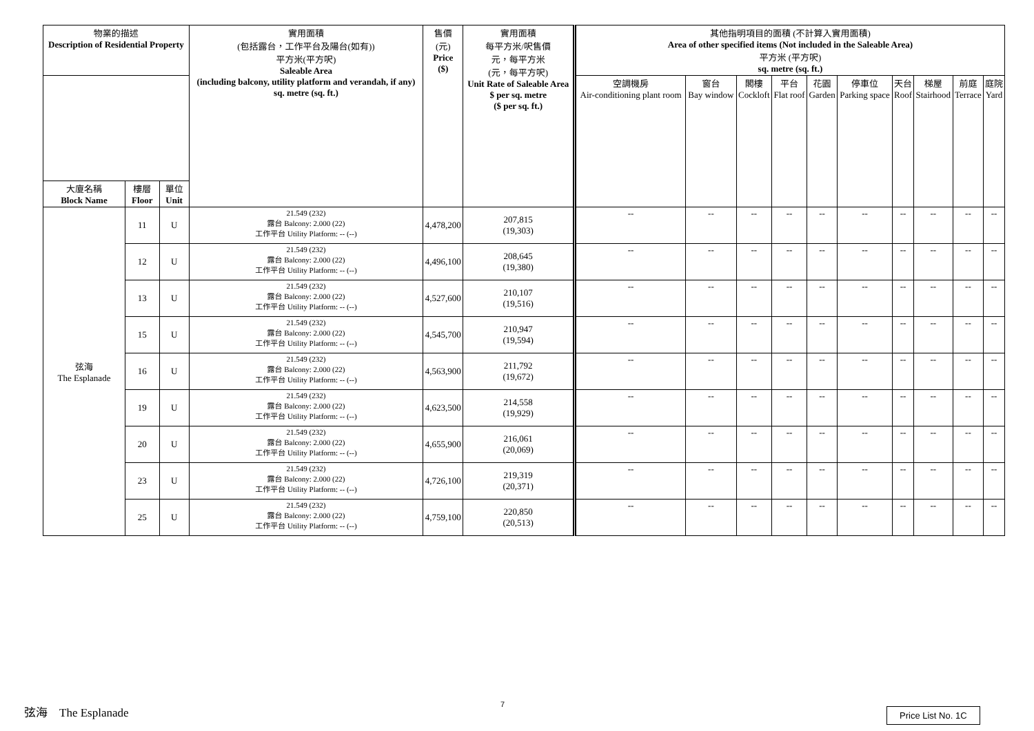| 物業的描述 Description of Residential Property | | | 實用面積 (包括露台，工作平台及陽台(如有)) 平方米(平方呎) Saleable Area (including balcony, utility platform and verandah, if any) sq. metre (sq. ft.) | 售價 (元) Price ($) | 實用面積 每平方米/呎售價 元，每平方米 (元，每平方呎) Unit Rate of Saleable Area $ per sq. metre ($ per sq. ft.) | 其他指明項目的面積 (不計算入實用面積) Area of other specified items (Not included in the Saleable Area) 平方米 (平方呎) sq. metre (sq. ft.) | | | | | | | | | |
| --- | --- | --- | --- | --- | --- | --- | --- | --- | --- | --- | --- | --- | --- | --- | --- |
| | | | | | | 空調機房 Air-conditioning plant room | 窗台 Bay window | 閣樓 Cockloft | 平台 Flat roof | 花園 Garden | 停車位 Parking space | 天台 Roof | 梯屋 Stairhood | 前庭 Terrace | 庭院 Yard |
| 大廈名稱 Block Name | 樓層 Floor | 單位 Unit | | | | | | | | | | | | | |
| 弦海 The Esplanade | 11 | U | 21.549 (232) 露台 Balcony: 2.000 (22) 工作平台 Utility Platform: -- (--) | 4,478,200 | 207,815 (19,303) | -- | -- | -- | -- | -- | -- | -- | -- | -- | -- |
| | 12 | U | 21.549 (232) 露台 Balcony: 2.000 (22) 工作平台 Utility Platform: -- (--) | 4,496,100 | 208,645 (19,380) | -- | -- | -- | -- | -- | -- | -- | -- | -- | -- |
| | 13 | U | 21.549 (232) 露台 Balcony: 2.000 (22) 工作平台 Utility Platform: -- (--) | 4,527,600 | 210,107 (19,516) | -- | -- | -- | -- | -- | -- | -- | -- | -- | -- |
| | 15 | U | 21.549 (232) 露台 Balcony: 2.000 (22) 工作平台 Utility Platform: -- (--) | 4,545,700 | 210,947 (19,594) | -- | -- | -- | -- | -- | -- | -- | -- | -- | -- |
| | 16 | U | 21.549 (232) 露台 Balcony: 2.000 (22) 工作平台 Utility Platform: -- (--) | 4,563,900 | 211,792 (19,672) | -- | -- | -- | -- | -- | -- | -- | -- | -- | -- |
| | 19 | U | 21.549 (232) 露台 Balcony: 2.000 (22) 工作平台 Utility Platform: -- (--) | 4,623,500 | 214,558 (19,929) | -- | -- | -- | -- | -- | -- | -- | -- | -- | -- |
| | 20 | U | 21.549 (232) 露台 Balcony: 2.000 (22) 工作平台 Utility Platform: -- (--) | 4,655,900 | 216,061 (20,069) | -- | -- | -- | -- | -- | -- | -- | -- | -- | -- |
| | 23 | U | 21.549 (232) 露台 Balcony: 2.000 (22) 工作平台 Utility Platform: -- (--) | 4,726,100 | 219,319 (20,371) | -- | -- | -- | -- | -- | -- | -- | -- | -- | -- |
| | 25 | U | 21.549 (232) 露台 Balcony: 2.000 (22) 工作平台 Utility Platform: -- (--) | 4,759,100 | 220,850 (20,513) | -- | -- | -- | -- | -- | -- | -- | -- | -- | -- |
7
弦海 The Esplanade Price List No. 1C